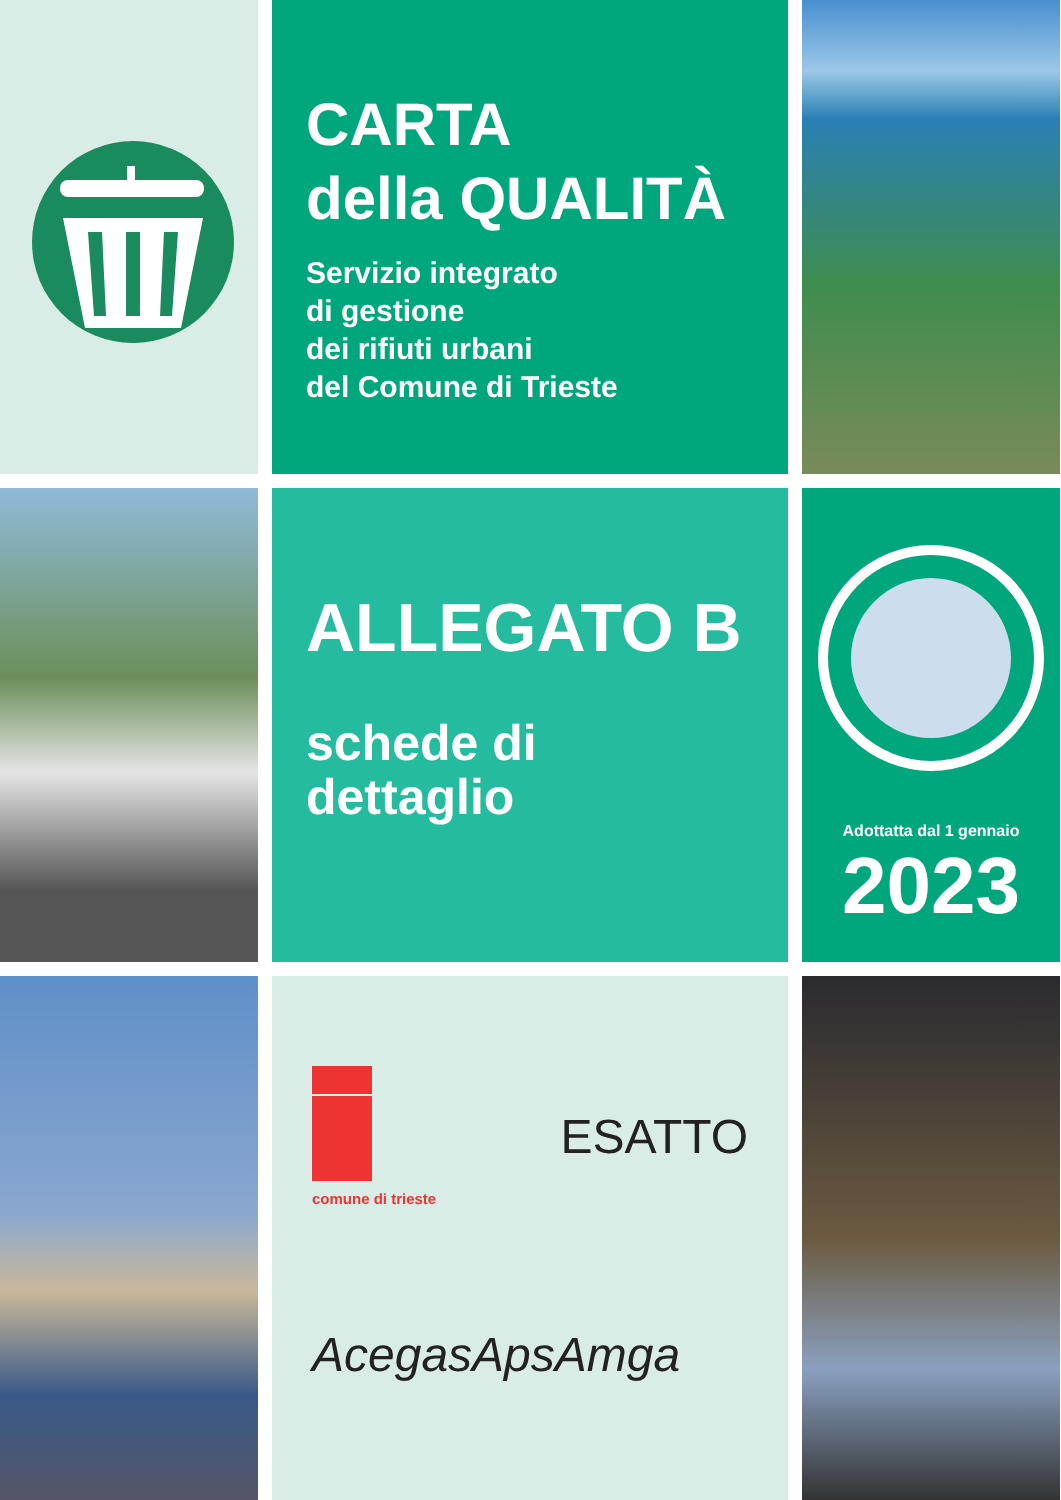CARTA
della QUALITÀ
Servizio integrato
di gestione
dei rifiuti urbani
del Comune di Trieste
ALLEGATO B
schede di
dettaglio
Adottatta dal 1 gennaio
2023
comune di trieste
ESATTO
AcegasApsAmga